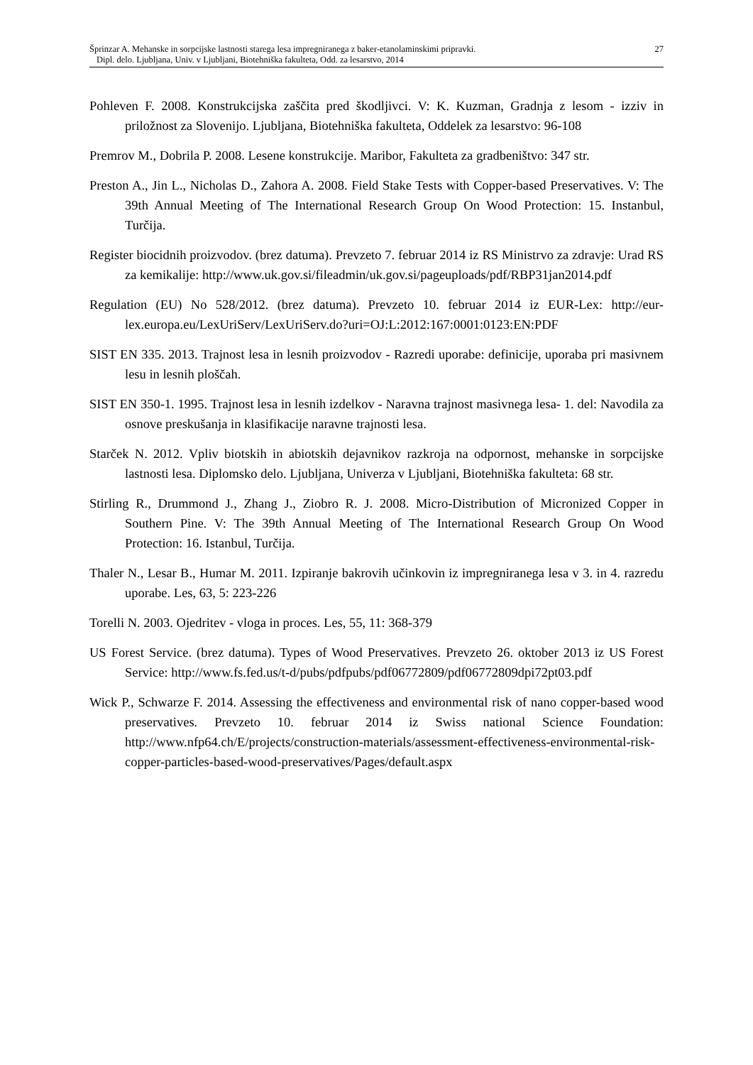Šprinzar A. Mehanske in sorpcijske lastnosti starega lesa impregniranega z baker-etanolaminskimi pripravki.
Dipl. delo. Ljubljana, Univ. v Ljubljani, Biotehniška fakulteta, Odd. za lesarstvo, 2014
27
Pohleven F. 2008. Konstrukcijska zaščita pred škodljivci. V: K. Kuzman, Gradnja z lesom - izziv in priložnost za Slovenijo. Ljubljana, Biotehniška fakulteta, Oddelek za lesarstvo: 96-108
Premrov M., Dobrila P. 2008. Lesene konstrukcije. Maribor, Fakulteta za gradbeništvo: 347 str.
Preston A., Jin L., Nicholas D., Zahora A. 2008. Field Stake Tests with Copper-based Preservatives. V: The 39th Annual Meeting of The International Research Group On Wood Protection: 15. Instanbul, Turčija.
Register biocidnih proizvodov. (brez datuma). Prevzeto 7. februar 2014 iz RS Ministrvo za zdravje: Urad RS za kemikalije: http://www.uk.gov.si/fileadmin/uk.gov.si/pageuploads/pdf/RBP31jan2014.pdf
Regulation (EU) No 528/2012. (brez datuma). Prevzeto 10. februar 2014 iz EUR-Lex: http://eur-lex.europa.eu/LexUriServ/LexUriServ.do?uri=OJ:L:2012:167:0001:0123:EN:PDF
SIST EN 335. 2013. Trajnost lesa in lesnih proizvodov - Razredi uporabe: definicije, uporaba pri masivnem lesu in lesnih ploščah.
SIST EN 350-1. 1995. Trajnost lesa in lesnih izdelkov - Naravna trajnost masivnega lesa- 1. del: Navodila za osnove preskušanja in klasifikacije naravne trajnosti lesa.
Starček N. 2012. Vpliv biotskih in abiotskih dejavnikov razkroja na odpornost, mehanske in sorpcijske lastnosti lesa. Diplomsko delo. Ljubljana, Univerza v Ljubljani, Biotehniška fakulteta: 68 str.
Stirling R., Drummond J., Zhang J., Ziobro R. J. 2008. Micro-Distribution of Micronized Copper in Southern Pine. V: The 39th Annual Meeting of The International Research Group On Wood Protection: 16. Istanbul, Turčija.
Thaler N., Lesar B., Humar M. 2011. Izpiranje bakrovih učinkovin iz impregniranega lesa v 3. in 4. razredu uporabe. Les, 63, 5: 223-226
Torelli N. 2003. Ojedritev - vloga in proces. Les, 55, 11: 368-379
US Forest Service. (brez datuma). Types of Wood Preservatives. Prevzeto 26. oktober 2013 iz US Forest Service: http://www.fs.fed.us/t-d/pubs/pdfpubs/pdf06772809/pdf06772809dpi72pt03.pdf
Wick P., Schwarze F. 2014. Assessing the effectiveness and environmental risk of nano copper-based wood preservatives. Prevzeto 10. februar 2014 iz Swiss national Science Foundation: http://www.nfp64.ch/E/projects/construction-materials/assessment-effectiveness-environmental-risk-copper-particles-based-wood-preservatives/Pages/default.aspx